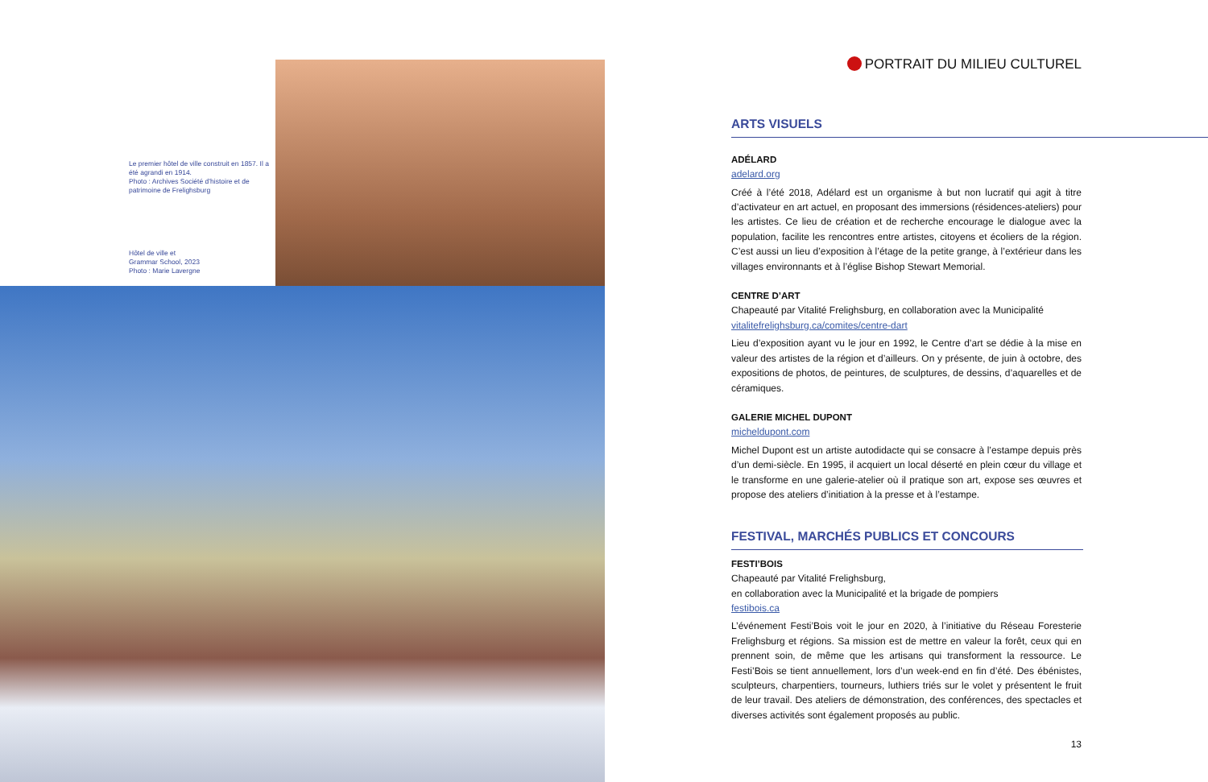Le premier hôtel de ville construit en 1857. Il a été agrandi en 1914.
Photo : Archives Société d’histoire et de patrimoine de Frelighsburg
Hôtel de ville et
Grammar School, 2023
Photo : Marie Lavergne
PORTRAIT DU MILIEU CULTUREL
ARTS VISUELS
ADÉLARD
adelard.org
Créé à l’été 2018, Adélard est un organisme à but non lucratif qui agit à titre d’activateur en art actuel, en proposant des immersions (résidences-ateliers) pour les artistes. Ce lieu de création et de recherche encourage le dialogue avec la population, facilite les rencontres entre artistes, citoyens et écoliers de la région. C’est aussi un lieu d’exposition à l’étage de la petite grange, à l’extérieur dans les villages environnants et à l’église Bishop Stewart Memorial.
CENTRE D’ART
Chapeauté par Vitalité Frelighsburg, en collaboration avec la Municipalité
vitalitefrelighsburg.ca/comites/centre-dart
Lieu d’exposition ayant vu le jour en 1992, le Centre d’art se dédie à la mise en valeur des artistes de la région et d’ailleurs. On y présente, de juin à octobre, des expositions de photos, de peintures, de sculptures, de dessins, d’aquarelles et de céramiques.
GALERIE MICHEL DUPONT
micheldupont.com
Michel Dupont est un artiste autodidacte qui se consacre à l’estampe depuis près d’un demi-siècle. En 1995, il acquiert un local déserté en plein cœur du village et le transforme en une galerie-atelier où il pratique son art, expose ses œuvres et propose des ateliers d’initiation à la presse et à l’estampe.
FESTIVAL, MARCHÉS PUBLICS ET CONCOURS
FESTI’BOIS
Chapeauté par Vitalité Frelighsburg,
en collaboration avec la Municipalité et la brigade de pompiers
festibois.ca
L’événement Festi’Bois voit le jour en 2020, à l’initiative du Réseau Foresterie Frelighsburg et régions. Sa mission est de mettre en valeur la forêt, ceux qui en prennent soin, de même que les artisans qui transforment la ressource. Le Festi’Bois se tient annuellement, lors d’un week-end en fin d’été. Des ébénistes, sculpteurs, charpentiers, tourneurs, luthiers triés sur le volet y présentent le fruit de leur travail. Des ateliers de démonstration, des conférences, des spectacles et diverses activités sont également proposés au public.
13